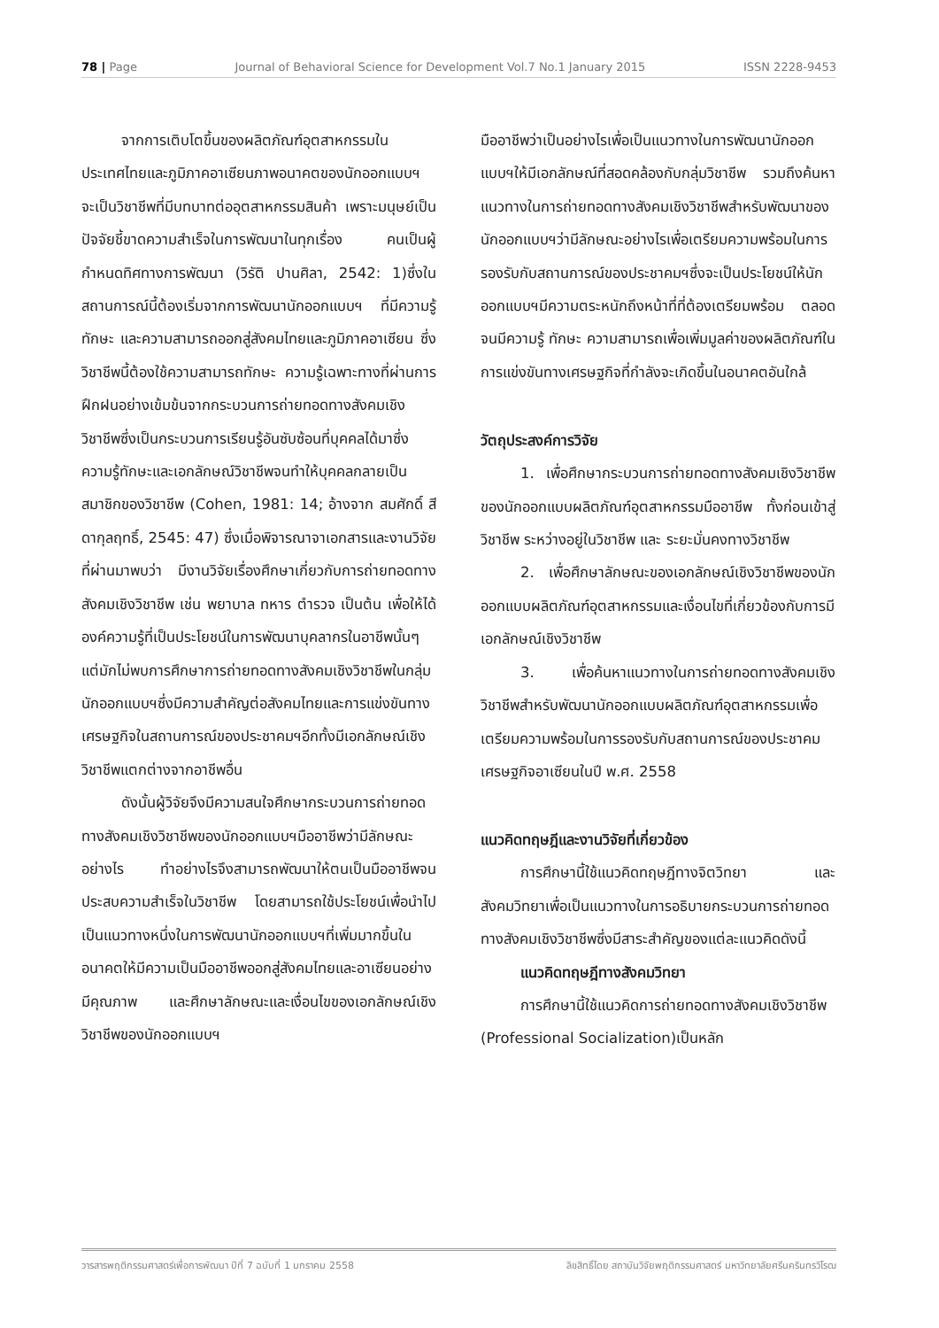78 | Page Journal of Behavioral Science for Development Vol.7 No.1 January 2015 ISSN 2228-9453
จากการเติบโตขึ้นของผลิตภัณฑ์อุตสาหกรรมในประเทศไทยและภูมิภาคอาเซียนภาพอนาคตของนักออกแบบฯ จะเป็นวิชาชีพที่มีบทบาทต่ออุตสาหกรรมสินค้า เพราะมนุษย์เป็นปัจจัยชี้ขาดความสำเร็จในการพัฒนาในทุกเรื่อง คนเป็นผู้กำหนดทิศทางการพัฒนา (วิรัติ ปานศิลา, 2542: 1)ซึ่งในสถานการณ์นี้ต้องเริ่มจากการพัฒนานักออกแบบฯ ที่มีความรู้ ทักษะ และความสามารถออกสู่สังคมไทยและภูมิภาคอาเซียน ซึ่งวิชาชีพนี้ต้องใช้ความสามารถทักษะ ความรู้เฉพาะทางที่ผ่านการฝึกฝนอย่างเข้มข้นจากกระบวนการถ่ายทอดทางสังคมเชิงวิชาชีพซึ่งเป็นกระบวนการเรียนรู้อันซับซ้อนที่บุคคลได้มาซึ่งความรู้ทักษะและเอกลักษณ์วิชาชีพจนทำให้บุคคลกลายเป็นสมาชิกของวิชาชีพ (Cohen, 1981: 14; อ้างจาก สมศักดิ์ สีดากุลฤทธิ์, 2545: 47) ซึ่งเมื่อพิจารณาจาเอกสารและงานวิจัยที่ผ่านมาพบว่า มีงานวิจัยเรื่องศึกษาเกี่ยวกับการถ่ายทอดทางสังคมเชิงวิชาชีพ เช่น พยาบาล ทหาร ตำรวจ เป็นต้น เพื่อให้ได้องค์ความรู้ที่เป็นประโยชน์ในการพัฒนาบุคลากรในอาชีพนั้นๆ แต่มักไม่พบการศึกษาการถ่ายทอดทางสังคมเชิงวิชาชีพในกลุ่มนักออกแบบฯซึ่งมีความสำคัญต่อสังคมไทยและการแข่งขันทางเศรษฐกิจในสถานการณ์ของประชาคมฯอีกทั้งมีเอกลักษณ์เชิงวิชาชีพแตกต่างจากอาชีพอื่น
ดังนั้นผู้วิจัยจึงมีความสนใจศึกษากระบวนการถ่ายทอดทางสังคมเชิงวิชาชีพของนักออกแบบฯมืออาชีพว่ามีลักษณะอย่างไร ทำอย่างไรจึงสามารถพัฒนาให้ตนเป็นมืออาชีพจนประสบความสำเร็จในวิชาชีพ โดยสามารถใช้ประโยชน์เพื่อนำไปเป็นแนวทางหนึ่งในการพัฒนานักออกแบบฯที่เพิ่มมากขึ้นในอนาคตให้มีความเป็นมืออาชีพออกสู่สังคมไทยและอาเซียนอย่างมีคุณภาพ และศึกษาลักษณะและเงื่อนไขของเอกลักษณ์เชิงวิชาชีพของนักออกแบบฯ
มืออาชีพว่าเป็นอย่างไรเพื่อเป็นแนวทางในการพัฒนานักออกแบบฯให้มีเอกลักษณ์ที่สอดคล้องกับกลุ่มวิชาชีพ รวมถึงค้นหาแนวทางในการถ่ายทอดทางสังคมเชิงวิชาชีพสำหรับพัฒนาของนักออกแบบฯว่ามีลักษณะอย่างไรเพื่อเตรียมความพร้อมในการรองรับกับสถานการณ์ของประชาคมฯซึ่งจะเป็นประโยชน์ให้นักออกแบบฯมีความตระหนักถึงหน้าที่ที่ต้องเตรียมพร้อม ตลอดจนมีความรู้ ทักษะ ความสามารถเพื่อเพิ่มมูลค่าของผลิตภัณฑ์ในการแข่งขันทางเศรษฐกิจที่กำลังจะเกิดขึ้นในอนาคตอันใกล้
วัตถุประสงค์การวิจัย
1. เพื่อศึกษากระบวนการถ่ายทอดทางสังคมเชิงวิชาชีพของนักออกแบบผลิตภัณฑ์อุตสาหกรรมมืออาชีพ ทั้งก่อนเข้าสู่วิชาชีพ ระหว่างอยู่ในวิชาชีพ และ ระยะมั่นคงทางวิชาชีพ
2. เพื่อศึกษาลักษณะของเอกลักษณ์เชิงวิชาชีพของนักออกแบบผลิตภัณฑ์อุตสาหกรรมและเงื่อนไขที่เกี่ยวข้องกับการมีเอกลักษณ์เชิงวิชาชีพ
3. เพื่อค้นหาแนวทางในการถ่ายทอดทางสังคมเชิงวิชาชีพสำหรับพัฒนานักออกแบบผลิตภัณฑ์อุตสาหกรรมเพื่อเตรียมความพร้อมในการรองรับกับสถานการณ์ของประชาคมเศรษฐกิจอาเซียนในปี พ.ศ. 2558
แนวคิดทฤษฎีและงานวิจัยที่เกี่ยวข้อง
การศึกษานี้ใช้แนวคิดทฤษฎีทางจิตวิทยา และสังคมวิทยาเพื่อเป็นแนวทางในการอธิบายกระบวนการถ่ายทอดทางสังคมเชิงวิชาชีพซึ่งมีสาระสำคัญของแต่ละแนวคิดดังนี้
แนวคิดทฤษฎีทางสังคมวิทยา
การศึกษานี้ใช้แนวคิดการถ่ายทอดทางสังคมเชิงวิชาชีพ (Professional Socialization)เป็นหลัก
วารสารพฤติกรรมศาสตร์เพื่อการพัฒนา ปีที่ 7 ฉบับที่ 1 มกราคม 2558 ลิขสิทธิ์โดย สถาบันวิจัยพฤติกรรมศาสตร์ มหาวิทยาลัยศรีนครินทรวิโรฒ